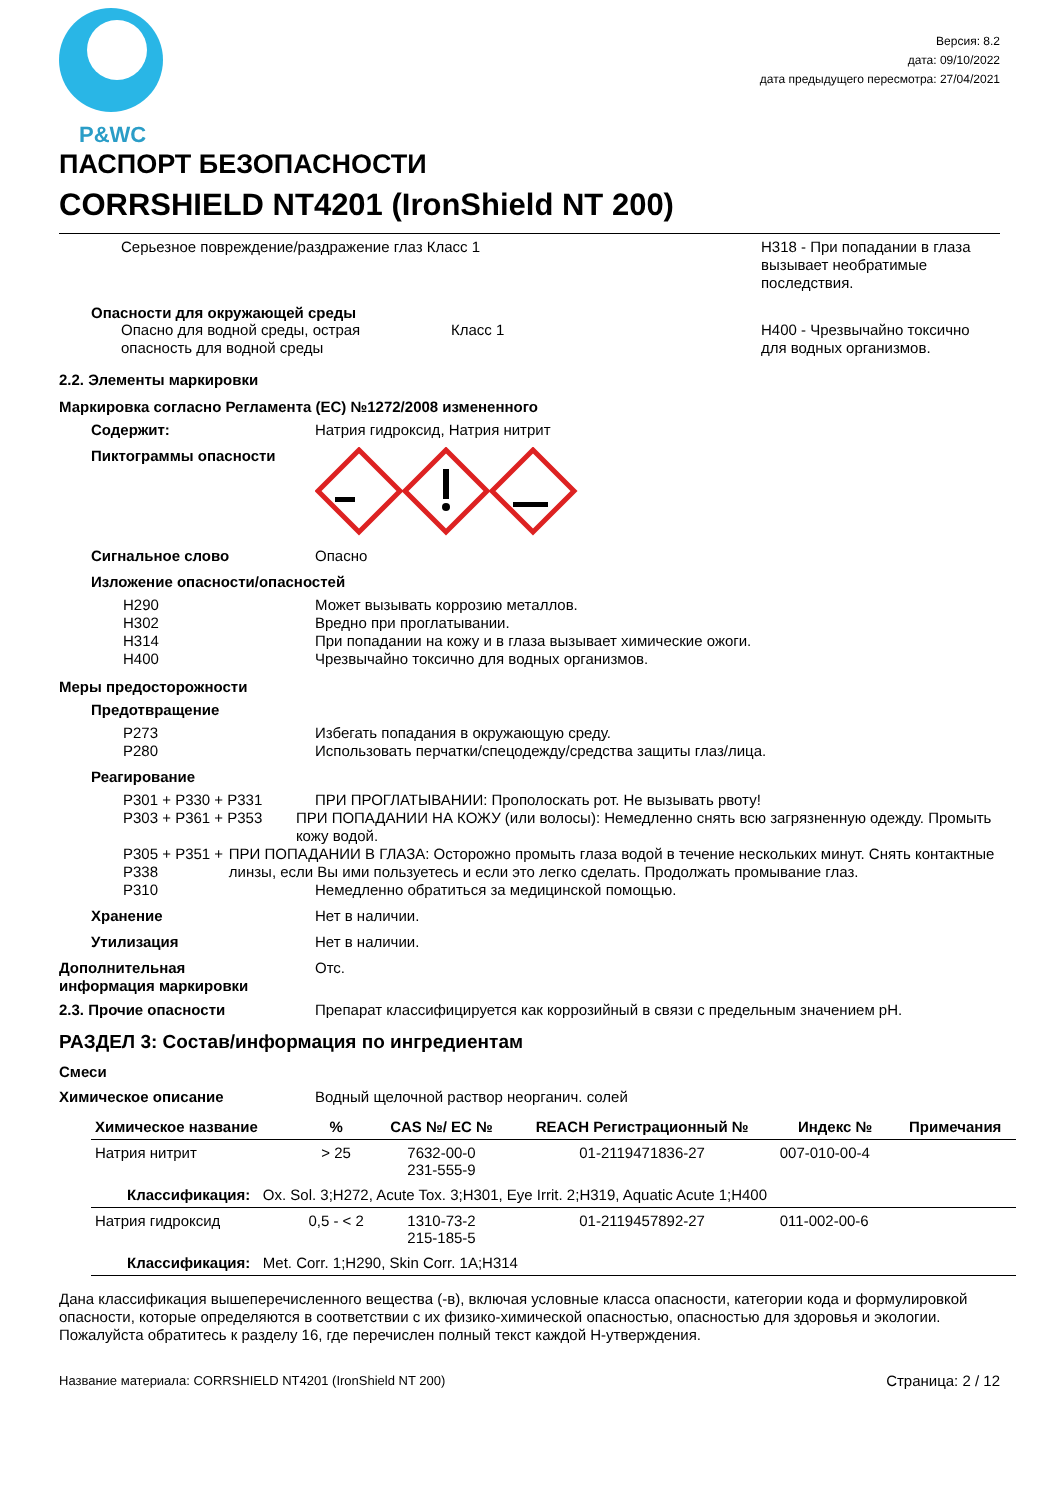P&WC
Версия: 8.2
дата: 09/10/2022
дата предыдущего пересмотра: 27/04/2021
ПАСПОРТ БЕЗОПАСНОСТИ
CORRSHIELD NT4201 (IronShield NT 200)
Серьезное повреждение/раздражение глаз Класс 1 H318 - При попадании в глаза
вызывает необратимые
последствия.
Опасности для окружающей среды
Опасно для водной среды, острая
опасность для водной среды
Класс 1 H400 - Чрезвычайно токсично
для водных организмов.
2.2. Элементы маркировки
Маркировка согласно Регламента (EC) №1272/2008 измененного
Содержит: Натрия гидроксид, Натрия нитрит
Пиктограммы опасности
Сигнальное слово Опасно
Изложение опасности/опасностей
H290
H302
H314
H400
Может вызывать коррозию металлов.
Вредно при проглатывании.
При попадании на кожу и в глаза вызывает химические ожоги.
Чрезвычайно токсично для водных организмов.
Меры предосторожности
Предотвращение
P273
P280
Избегать попадания в окружающую среду.
Использовать перчатки/спецодежду/средства защиты глаз/лица.
Реагирование
P301 + P330 + P331 ПРИ ПРОГЛАТЫВАНИИ: Прополоскать рот. Не вызывать рвоту!
P303 + P361 + P353 ПРИ ПОПАДАНИИ НА КОЖУ (или волосы): Немедленно снять всю загрязненную одежду. Промыть кожу водой.
P305 + P351 + P338 ПРИ ПОПАДАНИИ В ГЛАЗА: Осторожно промыть глаза водой в течение нескольких минут. Снять контактные линзы, если Вы ими пользуетесь и если это легко сделать. Продолжать промывание глаз.
P310 Немедленно обратиться за медицинской помощью.
Хранение Нет в наличии.
Утилизация Нет в наличии.
Дополнительная
информация маркировки
Отс.
2.3. Прочие опасности Препарат классифицируется как коррозийный в связи с предельным значением pH.
РАЗДЕЛ 3: Состав/информация по ингредиентам
Смеси
Химическое описание Водный щелочной раствор неорганич. солей
| Химическое название | % | CAS №/ EC № | REACH Регистрационный № | Индекс № | Примечания |
| --- | --- | --- | --- | --- | --- |
| Натрия нитрит | > 25 | 7632-00-0 231-555-9 | 01-2119471836-27 | 007-010-00-4 | |
| Классификация: Ox. Sol. 3;H272, Acute Tox. 3;H301, Eye Irrit. 2;H319, Aquatic Acute 1;H400 | | | | | |
| Натрия гидроксид | 0,5 - < 2 | 1310-73-2 215-185-5 | 01-2119457892-27 | 011-002-00-6 | |
| Классификация: Met. Corr. 1;H290, Skin Corr. 1A;H314 | | | | | |
Дана классификация вышеперечисленного вещества (-в), включая условные класса опасности, категории кода и формулировкой опасности, которые определяются в соответствии с их физико-химической опасностью, опасностью для здоровья и экологии. Пожалуйста обратитесь к разделу 16, где перечислен полный текст каждой H-утверждения.
Название материала: CORRSHIELD NT4201 (IronShield NT 200)
Страница: 2 / 12